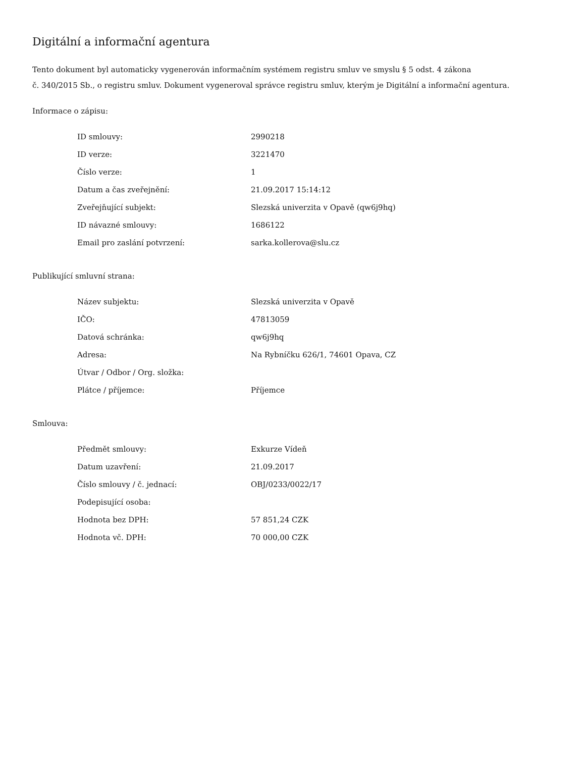Digitální a informační agentura
Tento dokument byl automaticky vygenerován informačním systémem registru smluv ve smyslu § 5 odst. 4 zákona
č. 340/2015 Sb., o registru smluv. Dokument vygeneroval správce registru smluv, kterým je Digitální a informační agentura.
Informace o zápisu:
| ID smlouvy: | 2990218 |
| ID verze: | 3221470 |
| Číslo verze: | 1 |
| Datum a čas zveřejnění: | 21.09.2017 15:14:12 |
| Zveřejňující subjekt: | Slezská univerzita v Opavě (qw6j9hq) |
| ID návazné smlouvy: | 1686122 |
| Email pro zaslání potvrzení: | sarka.kollerova@slu.cz |
Publikující smluvní strana:
| Název subjektu: | Slezská univerzita v Opavě |
| IČO: | 47813059 |
| Datová schránka: | qw6j9hq |
| Adresa: | Na Rybníčku 626/1, 74601 Opava, CZ |
| Útvar / Odbor / Org. složka: | |
| Plátce / příjemce: | Příjemce |
Smlouva:
| Předmět smlouvy: | Exkurze Vídeň |
| Datum uzavření: | 21.09.2017 |
| Číslo smlouvy / č. jednací: | OBJ/0233/0022/17 |
| Podepisující osoba: | |
| Hodnota bez DPH: | 57 851,24 CZK |
| Hodnota vč. DPH: | 70 000,00 CZK |